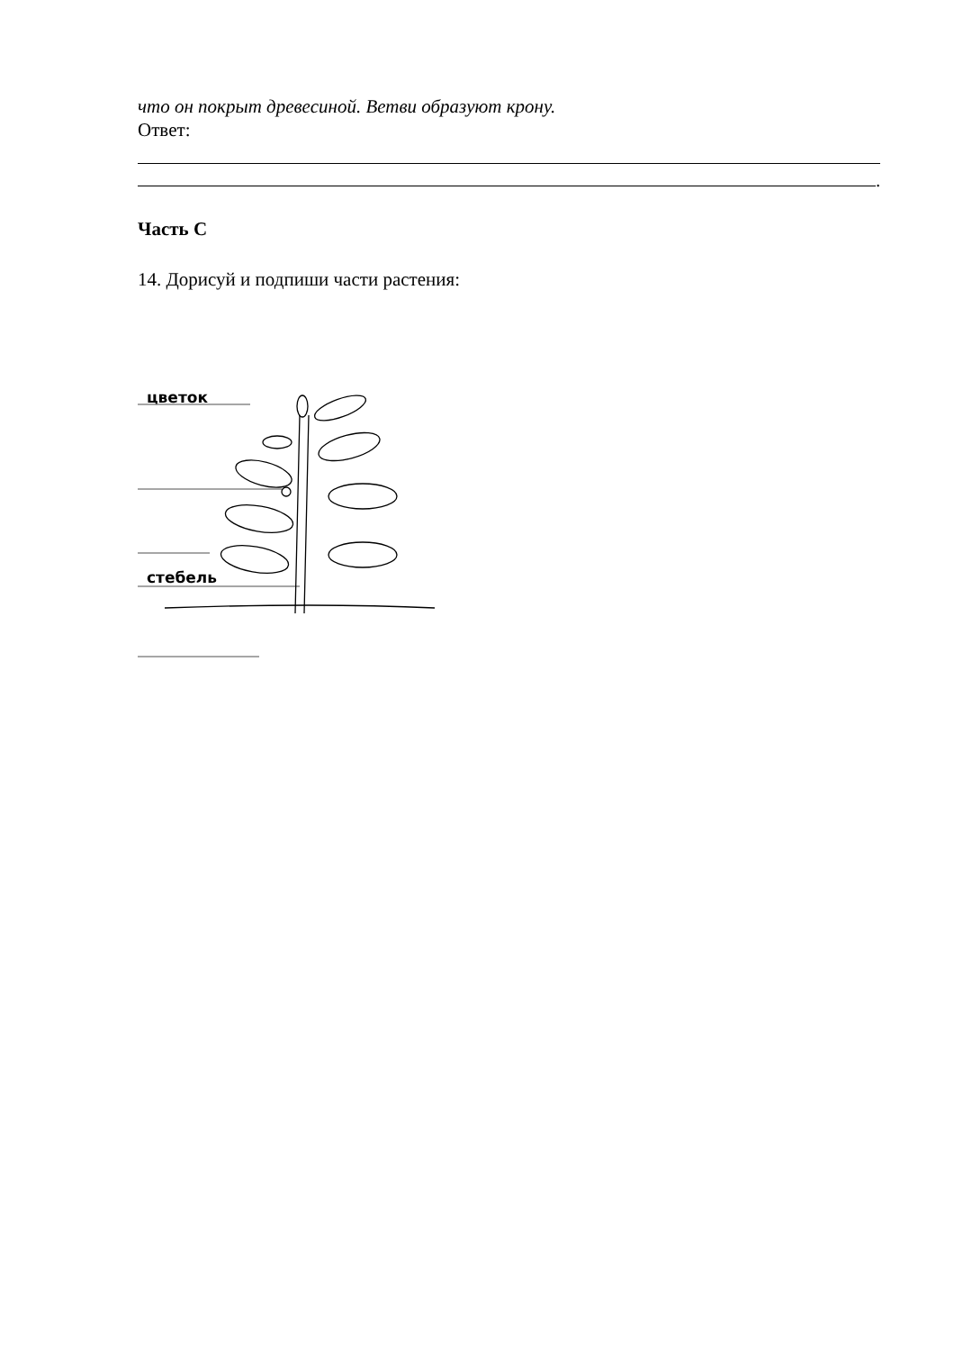что он покрыт древесиной. Ветви образуют крону.
Ответ:
.
Часть С
14. Дорисуй и подпиши части растения:
цветок
стебель